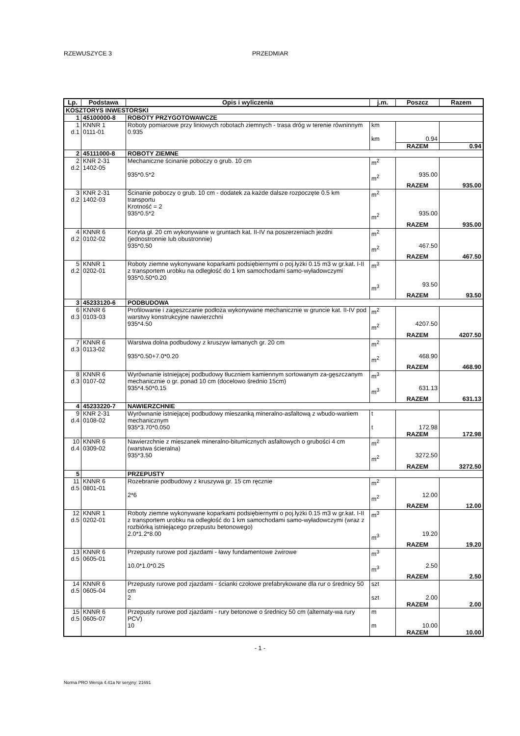RZEWUSZYCE 3 PRZEDMIAR
| Lp. | Podstawa | Opis i wyliczenia | j.m. | Poszcz | Razem |
| --- | --- | --- | --- | --- | --- |
| KOSZTORYS INWESTORSKI | | | | | |
| 1 | 45100000-8 | ROBOTY PRZYGOTOWAWCZE | | | |
| 1 d.1 | KNNR 1 0111-01 | Roboty pomiarowe przy liniowych robotach ziemnych - trasa dróg w terenie równinnym 0.935 | km km | 0.94 | |
| | | | | RAZEM | 0.94 |
| 2 | 45111000-8 | ROBOTY ZIEMNE | | | |
| 2 d.2 | KNR 2-31 1402-05 | Mechaniczne ścinanie poboczy o grub. 10 cm 935*0.5*2 | m<sup>2</sup> m<sup>2</sup> | 935.00 | |
| | | | | RAZEM | 935.00 |
| 3 d.2 | KNR 2-31 1402-03 | Ścinanie poboczy o grub. 10 cm - dodatek za każde dalsze rozpoczęte 0.5 km transportu Krotność = 2 935*0.5*2 | m<sup>2</sup> m<sup>2</sup> | 935.00 | |
| | | | | RAZEM | 935.00 |
| 4 d.2 | KNNR 6 0102-02 | Koryta gł. 20 cm wykonywane w gruntach kat. II-IV na poszerzeniach jezdni (jednostronnie lub obustronnie) 935*0.50 | m<sup>2</sup> m<sup>2</sup> | 467.50 | |
| | | | | RAZEM | 467.50 |
| 5 d.2 | KNNR 1 0202-01 | Roboty ziemne wykonywane koparkami podsiębiernymi o poj.łyżki 0.15 m3 w gr.kat. I-II z transportem urobku na odległość do 1 km samochodami samo-wyładowczymi 935*0.50*0.20 | m<sup>3</sup> m<sup>3</sup> | 93.50 | |
| | | | | RAZEM | 93.50 |
| 3 | 45233120-6 | PODBUDOWA | | | |
| 6 d.3 | KNNR 6 0103-03 | Profilowanie i zagęszczanie podłoża wykonywane mechanicznie w gruncie kat. II-IV pod warstwy konstrukcyjne nawierzchni 935*4.50 | m<sup>2</sup> m<sup>2</sup> | 4207.50 | |
| | | | | RAZEM | 4207.50 |
| 7 d.3 | KNNR 6 0113-02 | Warstwa dolna podbudowy z kruszyw łamanych gr. 20 cm 935*0.50+7.0*0.20 | m<sup>2</sup> m<sup>2</sup> | 468.90 | |
| | | | | RAZEM | 468.90 |
| 8 d.3 | KNNR 6 0107-02 | Wyrównanie istniejącej podbudowy tłuczniem kamiennym sortowanym za-gęszczanym mechanicznie o gr. ponad 10 cm (docelowo średnio 15cm) 935*4.50*0.15 | m<sup>3</sup> m<sup>3</sup> | 631.13 | |
| | | | | RAZEM | 631.13 |
| 4 | 45233220-7 | NAWIERZCHNIE | | | |
| 9 d.4 | KNR 2-31 0108-02 | Wyrównanie istniejącej podbudowy mieszanką mineralno-asfaltową z wbudo-waniem mechanicznym 935*3.70*0.050 | t t | 172.98 | |
| | | | | RAZEM | 172.98 |
| 10 d.4 | KNNR 6 0309-02 | Nawierzchnie z mieszanek mineralno-bitumicznych asfaltowych o grubości 4 cm (warstwa ścieralna) 935*3.50 | m<sup>2</sup> m<sup>2</sup> | 3272.50 | |
| | | | | RAZEM | 3272.50 |
| 5 | | PRZEPUSTY | | | |
| 11 d.5 | KNNR 6 0801-01 | Rozebranie podbudowy z kruszywa gr. 15 cm ręcznie 2*6 | m<sup>2</sup> m<sup>2</sup> | 12.00 | |
| | | | | RAZEM | 12.00 |
| 12 d.5 | KNNR 1 0202-01 | Roboty ziemne wykonywane koparkami podsiębiernymi o poj.łyżki 0.15 m3 w gr.kat. I-II z transportem urobku na odległość do 1 km samochodami samo-wyładowczymi (wraz z rozbiórką istniejącego przepustu betonowego) 2.0*1.2*8.00 | m<sup>3</sup> m<sup>3</sup> | 19.20 | |
| | | | | RAZEM | 19.20 |
| 13 d.5 | KNNR 6 0605-01 | Przepusty rurowe pod zjazdami - ławy fundamentowe żwirowe 10.0*1.0*0.25 | m<sup>3</sup> m<sup>3</sup> | 2.50 | |
| | | | | RAZEM | 2.50 |
| 14 d.5 | KNNR 6 0605-04 | Przepusty rurowe pod zjazdami - ścianki czołowe prefabrykowane dla rur o średnicy 50 cm 2 | szt szt | 2.00 | |
| | | | | RAZEM | 2.00 |
| 15 d.5 | KNNR 6 0605-07 | Przepusty rurowe pod zjazdami - rury betonowe o średnicy 50 cm (alternaty-wa rury PCV) 10 | m m | 10.00 | |
| | | | | RAZEM | 10.00 |
- 1 -
Norma PRO Wersja 4.41a Nr seryjny: 21691